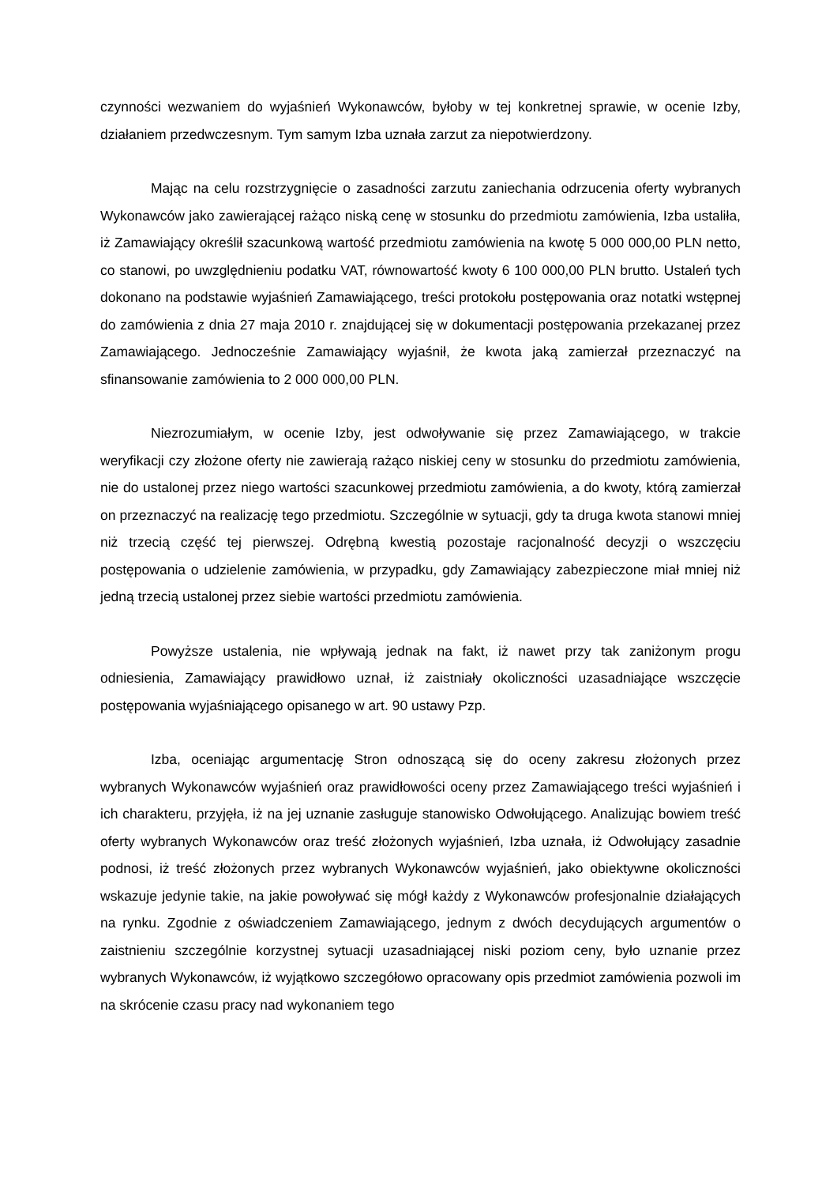czynności wezwaniem do wyjaśnień Wykonawców, byłoby w tej konkretnej sprawie, w ocenie Izby, działaniem przedwczesnym. Tym samym Izba uznała zarzut za niepotwierdzony.
Mając na celu rozstrzygnięcie o zasadności zarzutu zaniechania odrzucenia oferty wybranych Wykonawców jako zawierającej rażąco niską cenę w stosunku do przedmiotu zamówienia, Izba ustaliła, iż Zamawiający określił szacunkową wartość przedmiotu zamówienia na kwotę 5 000 000,00 PLN netto, co stanowi, po uwzględnieniu podatku VAT, równowartość kwoty 6 100 000,00 PLN brutto. Ustaleń tych dokonano na podstawie wyjaśnień Zamawiającego, treści protokołu postępowania oraz notatki wstępnej do zamówienia z dnia 27 maja 2010 r. znajdującej się w dokumentacji postępowania przekazanej przez Zamawiającego. Jednocześnie Zamawiający wyjaśnił, że kwota jaką zamierzał przeznaczyć na sfinansowanie zamówienia to 2 000 000,00 PLN.
Niezrozumiałym, w ocenie Izby, jest odwoływanie się przez Zamawiającego, w trakcie weryfikacji czy złożone oferty nie zawierają rażąco niskiej ceny w stosunku do przedmiotu zamówienia, nie do ustalonej przez niego wartości szacunkowej przedmiotu zamówienia, a do kwoty, którą zamierzał on przeznaczyć na realizację tego przedmiotu. Szczególnie w sytuacji, gdy ta druga kwota stanowi mniej niż trzecią część tej pierwszej. Odrębną kwestią pozostaje racjonalność decyzji o wszczęciu postępowania o udzielenie zamówienia, w przypadku, gdy Zamawiający zabezpieczone miał mniej niż jedną trzecią ustalonej przez siebie wartości przedmiotu zamówienia.
Powyższe ustalenia, nie wpływają jednak na fakt, iż nawet przy tak zaniżonym progu odniesienia, Zamawiający prawidłowo uznał, iż zaistniały okoliczności uzasadniające wszczęcie postępowania wyjaśniającego opisanego w art. 90 ustawy Pzp.
Izba, oceniając argumentację Stron odnoszącą się do oceny zakresu złożonych przez wybranych Wykonawców wyjaśnień oraz prawidłowości oceny przez Zamawiającego treści wyjaśnień i ich charakteru, przyjęła, iż na jej uznanie zasługuje stanowisko Odwołującego. Analizując bowiem treść oferty wybranych Wykonawców oraz treść złożonych wyjaśnień, Izba uznała, iż Odwołujący zasadnie podnosi, iż treść złożonych przez wybranych Wykonawców wyjaśnień, jako obiektywne okoliczności wskazuje jedynie takie, na jakie powoływać się mógł każdy z Wykonawców profesjonalnie działających na rynku. Zgodnie z oświadczeniem Zamawiającego, jednym z dwóch decydujących argumentów o zaistnieniu szczególnie korzystnej sytuacji uzasadniającej niski poziom ceny, było uznanie przez wybranych Wykonawców, iż wyjątkowo szczegółowo opracowany opis przedmiot zamówienia pozwoli im na skrócenie czasu pracy nad wykonaniem tego